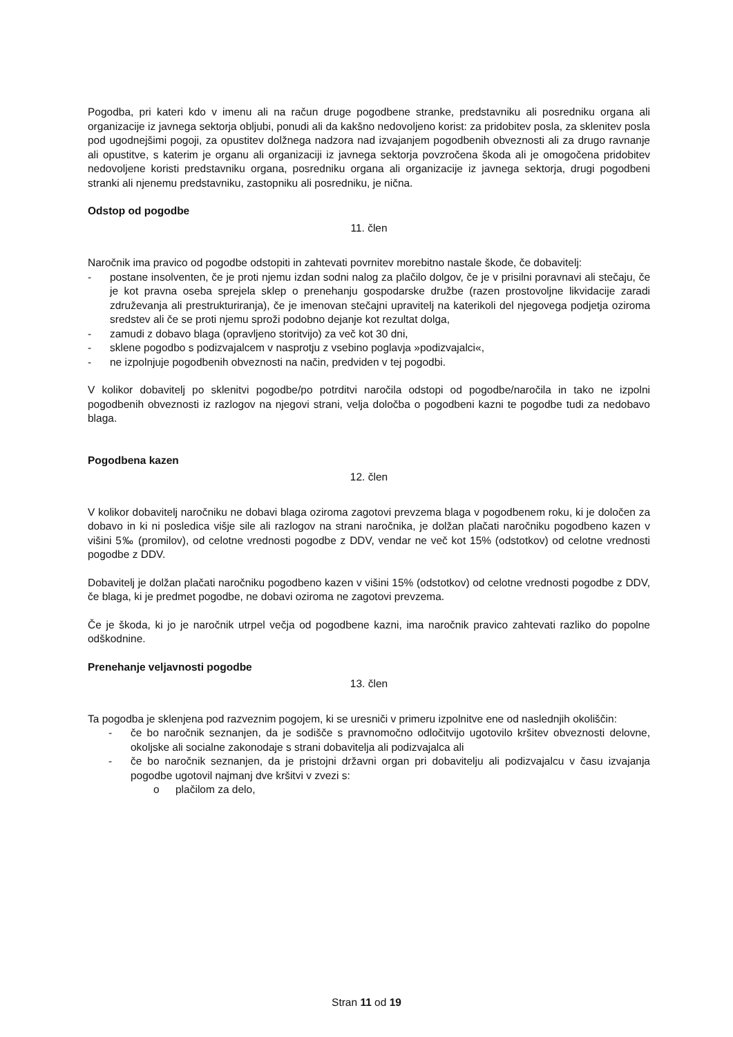Pogodba, pri kateri kdo v imenu ali na račun druge pogodbene stranke, predstavniku ali posredniku organa ali organizacije iz javnega sektorja obljubi, ponudi ali da kakšno nedovoljeno korist: za pridobitev posla, za sklenitev posla pod ugodnejšimi pogoji, za opustitev dolžnega nadzora nad izvajanjem pogodbenih obveznosti ali za drugo ravnanje ali opustitve, s katerim je organu ali organizaciji iz javnega sektorja povzročena škoda ali je omogočena pridobitev nedovoljene koristi predstavniku organa, posredniku organa ali organizacije iz javnega sektorja, drugi pogodbeni stranki ali njenemu predstavniku, zastopniku ali posredniku, je nična.
Odstop od pogodbe
11. člen
Naročnik ima pravico od pogodbe odstopiti in zahtevati povrnitev morebitno nastale škode, če dobavitelj:
- postane insolventen, če je proti njemu izdan sodni nalog za plačilo dolgov, če je v prisilni poravnavi ali stečaju, če je kot pravna oseba sprejela sklep o prenehanju gospodarske družbe (razen prostovoljne likvidacije zaradi združevanja ali prestrukturiranja), če je imenovan stečajni upravitelj na katerikoli del njegovega podjetja oziroma sredstev ali če se proti njemu sproži podobno dejanje kot rezultat dolga,
- zamudi z dobavo blaga (opravljeno storitvijo) za več kot 30 dni,
- sklene pogodbo s podizvajalcem v nasprotju z vsebino poglavja »podizvajalci«,
- ne izpolnjuje pogodbenih obveznosti na način, predviden v tej pogodbi.
V kolikor dobavitelj po sklenitvi pogodbe/po potrditvi naročila odstopi od pogodbe/naročila in tako ne izpolni pogodbenih obveznosti iz razlogov na njegovi strani, velja določba o pogodbeni kazni te pogodbe tudi za nedobavo blaga.
Pogodbena kazen
12. člen
V kolikor dobavitelj naročniku ne dobavi blaga oziroma zagotovi prevzema blaga v pogodbenem roku, ki je določen za dobavo in ki ni posledica višje sile ali razlogov na strani naročnika, je dolžan plačati naročniku pogodbeno kazen v višini 5‰ (promilov), od celotne vrednosti pogodbe z DDV, vendar ne več kot 15% (odstotkov) od celotne vrednosti pogodbe z DDV.
Dobavitelj je dolžan plačati naročniku pogodbeno kazen v višini 15% (odstotkov) od celotne vrednosti pogodbe z DDV, če blaga, ki je predmet pogodbe, ne dobavi oziroma ne zagotovi prevzema.
Če je škoda, ki jo je naročnik utrpel večja od pogodbene kazni, ima naročnik pravico zahtevati razliko do popolne odškodnine.
Prenehanje veljavnosti pogodbe
13. člen
Ta pogodba je sklenjena pod razveznim pogojem, ki se uresniči v primeru izpolnitve ene od naslednjih okoliščin:
- če bo naročnik seznanjen, da je sodišče s pravnomočno odločitvijo ugotovilo kršitev obveznosti delovne, okoljske ali socialne zakonodaje s strani dobavitelja ali podizvajalca ali
- če bo naročnik seznanjen, da je pristojni državni organ pri dobavitelju ali podizvajalcu v času izvajanja pogodbe ugotovil najmanj dve kršitvi v zvezi s:
o plačilom za delo,
Stran 11 od 19